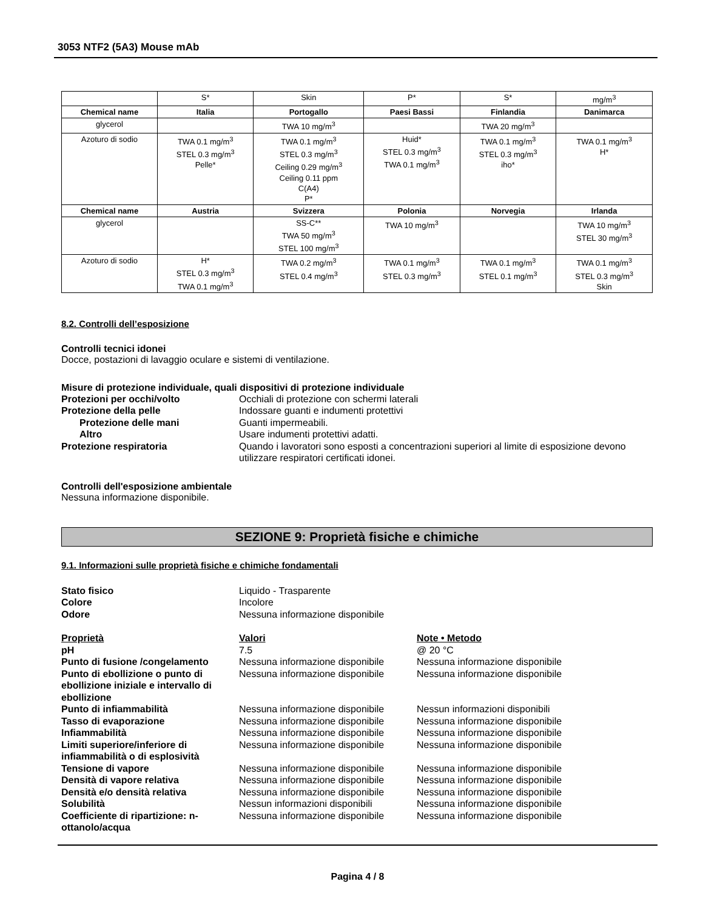3053 NTF2 (5A3) Mouse mAb
| | S* | Skin | P* | S* | mg/m<sup>3</sup> |
| Chemical name | Italia | Portogallo | Paesi Bassi | Finlandia | Danimarca |
| glycerol | | TWA 10 mg/m<sup>3</sup> | | TWA 20 mg/m<sup>3</sup> | |
| Azoturo di sodio | TWA 0.1 mg/m<sup>3</sup> STEL 0.3 mg/m<sup>3</sup> Pelle* | TWA 0.1 mg/m<sup>3</sup> STEL 0.3 mg/m<sup>3</sup> Ceiling 0.29 mg/m<sup>3</sup> Ceiling 0.11 ppm C(A4) P* | Huid* STEL 0.3 mg/m<sup>3</sup> TWA 0.1 mg/m<sup>3</sup> | TWA 0.1 mg/m<sup>3</sup> STEL 0.3 mg/m<sup>3</sup> iho* | TWA 0.1 mg/m<sup>3</sup> H* |
| Chemical name | Austria | Svizzera | Polonia | Norvegia | Irlanda |
| glycerol | | SS-C** TWA 50 mg/m<sup>3</sup> STEL 100 mg/m<sup>3</sup> | TWA 10 mg/m<sup>3</sup> | | TWA 10 mg/m<sup>3</sup> STEL 30 mg/m<sup>3</sup> |
| Azoturo di sodio | H* STEL 0.3 mg/m<sup>3</sup> TWA 0.1 mg/m<sup>3</sup> | TWA 0.2 mg/m<sup>3</sup> STEL 0.4 mg/m<sup>3</sup> | TWA 0.1 mg/m<sup>3</sup> STEL 0.3 mg/m<sup>3</sup> | TWA 0.1 mg/m<sup>3</sup> STEL 0.1 mg/m<sup>3</sup> | TWA 0.1 mg/m<sup>3</sup> STEL 0.3 mg/m<sup>3</sup> Skin |
8.2. Controlli dell’esposizione
Controlli tecnici idonei
Docce, postazioni di lavaggio oculare e sistemi di ventilazione.
Misure di protezione individuale, quali dispositivi di protezione individuale
Protezioni per occhi/volto
Occhiali di protezione con schermi laterali
Protezione della pelle
Indossare guanti e indumenti protettivi
Protezione delle mani
Guanti impermeabili.
Altro
Usare indumenti protettivi adatti.
Protezione respiratoria
Quando i lavoratori sono esposti a concentrazioni superiori al limite di esposizione devono utilizzare respiratori certificati idonei.
Controlli dell'esposizione ambientale
Nessuna informazione disponibile.
SEZIONE 9: Proprietà fisiche e chimiche
9.1. Informazioni sulle proprietà fisiche e chimiche fondamentali
Stato fisico
Liquido - Trasparente
Colore
Incolore
Odore
Nessuna informazione disponibile
Proprietà
Valori
Note • Metodo
pH
7.5
@ 20 °C
Punto di fusione /congelamento
Nessuna informazione disponibile
Nessuna informazione disponibile
Punto di ebollizione o punto di ebollizione iniziale e intervallo di ebollizione
Nessuna informazione disponibile
Nessuna informazione disponibile
Punto di infiammabilità
Nessuna informazione disponibile
Nessun informazioni disponibili
Tasso di evaporazione
Nessuna informazione disponibile
Nessuna informazione disponibile
Infiammabilità
Nessuna informazione disponibile
Nessuna informazione disponibile
Limiti superiore/inferiore di infiammabilità o di esplosività
Nessuna informazione disponibile
Nessuna informazione disponibile
Tensione di vapore
Nessuna informazione disponibile
Nessuna informazione disponibile
Densità di vapore relativa
Nessuna informazione disponibile
Nessuna informazione disponibile
Densità e/o densità relativa
Nessuna informazione disponibile
Nessuna informazione disponibile
Solubilità
Nessun informazioni disponibili
Nessuna informazione disponibile
Coefficiente di ripartizione: n-ottanolo/acqua
Nessuna informazione disponibile
Nessuna informazione disponibile
Pagina 4 / 8